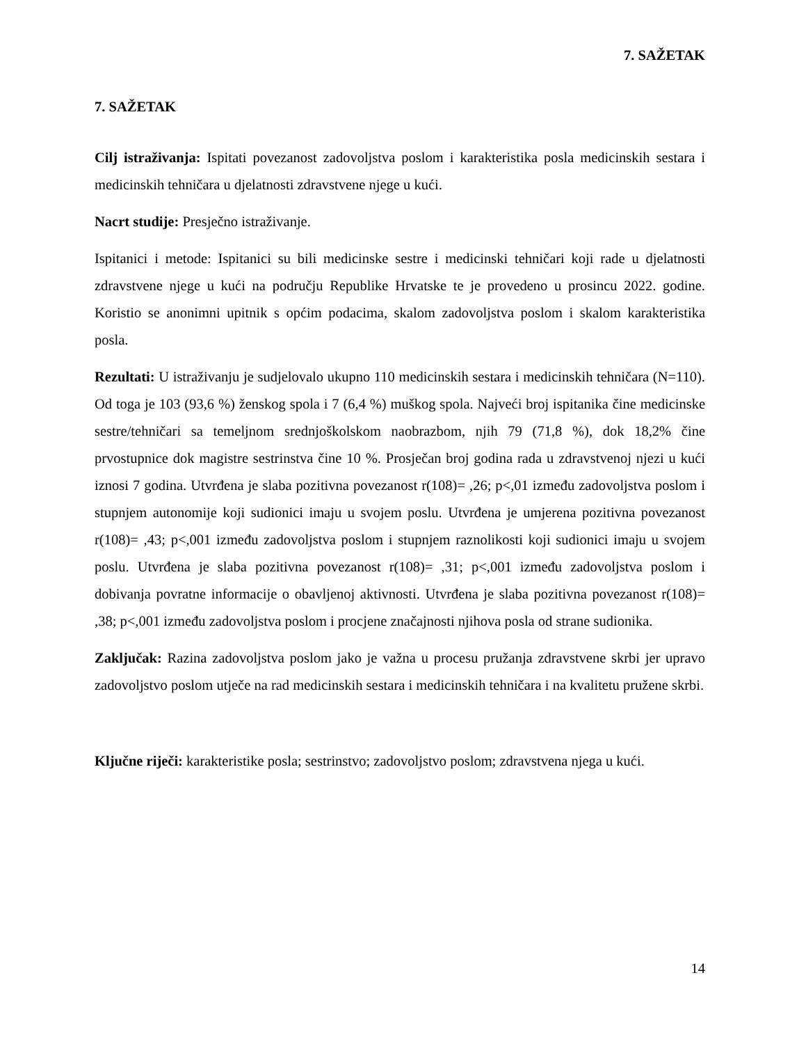7. SAŽETAK
7. SAŽETAK
Cilj istraživanja: Ispitati povezanost zadovoljstva poslom i karakteristika posla medicinskih sestara i medicinskih tehničara u djelatnosti zdravstvene njege u kući.
Nacrt studije: Presječno istraživanje.
Ispitanici i metode: Ispitanici su bili medicinske sestre i medicinski tehničari koji rade u djelatnosti zdravstvene njege u kući na području Republike Hrvatske te je provedeno u prosincu 2022. godine. Koristio se anonimni upitnik s općim podacima, skalom zadovoljstva poslom i skalom karakteristika posla.
Rezultati: U istraživanju je sudjelovalo ukupno 110 medicinskih sestara i medicinskih tehničara (N=110). Od toga je 103 (93,6 %) ženskog spola i 7 (6,4 %) muškog spola. Najveći broj ispitanika čine medicinske sestre/tehničari sa temeljnom srednjoškolskom naobrazbom, njih 79 (71,8 %), dok 18,2% čine prvostupnice dok magistre sestrinstva čine 10 %. Prosječan broj godina rada u zdravstvenoj njezi u kući iznosi 7 godina. Utvrđena je slaba pozitivna povezanost r(108)= ,26; p<,01 između zadovoljstva poslom i stupnjem autonomije koji sudionici imaju u svojem poslu. Utvrđena je umjerena pozitivna povezanost r(108)= ,43; p<,001 između zadovoljstva poslom i stupnjem raznolikosti koji sudionici imaju u svojem poslu. Utvrđena je slaba pozitivna povezanost r(108)= ,31; p<,001 između zadovoljstva poslom i dobivanja povratne informacije o obavljenoj aktivnosti. Utvrđena je slaba pozitivna povezanost r(108)= ,38; p<,001 između zadovoljstva poslom i procjene značajnosti njihova posla od strane sudionika.
Zaključak: Razina zadovoljstva poslom jako je važna u procesu pružanja zdravstvene skrbi jer upravo zadovoljstvo poslom utječe na rad medicinskih sestara i medicinskih tehničara i na kvalitetu pružene skrbi.
Ključne riječi: karakteristike posla; sestrinstvo; zadovoljstvo poslom; zdravstvena njega u kući.
14